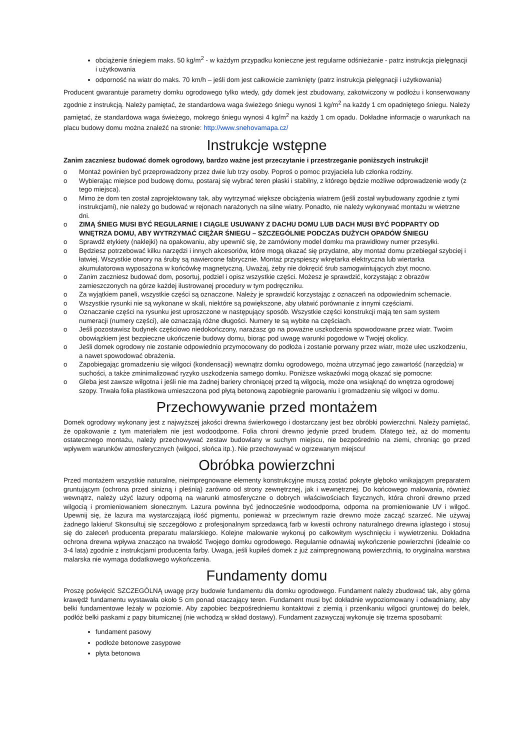obciążenie śniegiem maks. 50 kg/m<sup>2</sup> - w każdym przypadku konieczne jest regularne odśnieżanie - patrz instrukcja pielęgnacji i użytkowania
odporność na wiatr do maks. 70 km/h – jeśli dom jest całkowicie zamknięty (patrz instrukcja pielęgnacji i użytkowania)
Producent gwarantuje parametry domku ogrodowego tylko wtedy, gdy domek jest zbudowany, zakotwiczony w podłożu i konserwowany zgodnie z instrukcją. Należy pamiętać, że standardowa waga świeżego śniegu wynosi 1 kg/m<sup>2</sup> na każdy 1 cm opadniętego śniegu. Należy pamiętać, że standardowa waga świeżego, mokrego śniegu wynosi 4 kg/m<sup>2</sup> na każdy 1 cm opadu. Dokładne informacje o warunkach na placu budowy domu można znaleźć na stronie: http://www.snehovamapa.cz/
Instrukcje wstępne
Zanim zaczniesz budować domek ogrodowy, bardzo ważne jest przeczytanie i przestrzeganie poniższych instrukcji!
o Montaż powinien być przeprowadzony przez dwie lub trzy osoby. Poproś o pomoc przyjaciela lub członka rodziny.
o Wybierając miejsce pod budowę domu, postaraj się wybrać teren płaski i stabilny, z którego będzie możliwe odprowadzenie wody (z tego miejsca).
o Mimo że dom ten został zaprojektowany tak, aby wytrzymać większe obciążenia wiatrem (jeśli został wybudowany zgodnie z tymi instrukcjami), nie należy go budować w rejonach narażonych na silne wiatry. Ponadto, nie należy wykonywać montażu w wietrzne dni.
o ZIMĄ ŚNIEG MUSI BYĆ REGULARNIE I CIĄGLE USUWANY Z DACHU DOMU LUB DACH MUSI BYĆ PODPARTY OD WNĘTRZA DOMU, ABY WYTRZYMAĆ CIĘŻAR ŚNIEGU – SZCZEGÓLNIE PODCZAS DUŻYCH OPADÓW ŚNIEGU
o Sprawdź etykiety (naklejki) na opakowaniu, aby upewnić się, że zamówiony model domku ma prawidłowy numer przesyłki.
o Będziesz potrzebować kilku narzędzi i innych akcesoriów, które mogą okazać się przydatne, aby montaż domu przebiegał szybciej i łatwiej. Wszystkie otwory na śruby są nawiercone fabrycznie. Montaż przyspieszy wkrętarka elektryczna lub wiertarka akumulatorowa wyposażona w końcówkę magnetyczną. Uważaj, żeby nie dokręcić śrub samogwintujących zbyt mocno.
o Zanim zaczniesz budować dom, posortuj, podziel i opisz wszystkie części. Możesz je sprawdzić, korzystając z obrazów zamieszczonych na górze każdej ilustrowanej procedury w tym podręczniku.
o Za wyjątkiem paneli, wszystkie części są oznaczone. Należy je sprawdzić korzystając z oznaczeń na odpowiednim schemacie.
o Wszystkie rysunki nie są wykonane w skali, niektóre są powiększone, aby ułatwić porównanie z innymi częściami.
o Oznaczanie części na rysunku jest uproszczone w następujący sposób. Wszystkie części konstrukcji mają ten sam system numeracji (numery części), ale oznaczają różne długości. Numery te są wybite na częściach.
o Jeśli pozostawisz budynek częściowo niedokończony, narażasz go na poważne uszkodzenia spowodowane przez wiatr. Twoim obowiązkiem jest bezpieczne ukończenie budowy domu, biorąc pod uwagę warunki pogodowe w Twojej okolicy.
o Jeśli domek ogrodowy nie zostanie odpowiednio przymocowany do podłoża i zostanie porwany przez wiatr, może ulec uszkodzeniu, a nawet spowodować obrażenia.
o Zapobiegając gromadzeniu się wilgoci (kondensacji) wewnątrz domku ogrodowego, można utrzymać jego zawartość (narzędzia) w suchości, a także zminimalizować ryzyko uszkodzenia samego domku. Poniższe wskazówki mogą okazać się pomocne:
o Gleba jest zawsze wilgotna i jeśli nie ma żadnej bariery chroniącej przed tą wilgocią, może ona wsiąknąć do wnętrza ogrodowej szopy. Trwała folia plastikowa umieszczona pod płytą betonową zapobiegnie parowaniu i gromadzeniu się wilgoci w domu.
Przechowywanie przed montażem
Domek ogrodowy wykonany jest z najwyższej jakości drewna świerkowego i dostarczany jest bez obróbki powierzchni. Należy pamiętać, że opakowanie z tym materiałem nie jest wodoodporne. Folia chroni drewno jedynie przed brudem. Dlatego też, aż do momentu ostatecznego montażu, należy przechowywać zestaw budowlany w suchym miejscu, nie bezpośrednio na ziemi, chroniąc go przed wpływem warunków atmosferycznych (wilgoci, słońca itp.). Nie przechowywać w ogrzewanym miejscu!
Obróbka powierzchni
Przed montażem wszystkie naturalne, nieimpregnowane elementy konstrukcyjne muszą zostać pokryte głęboko wnikającym preparatem gruntującym (ochrona przed sinizną i pleśnią) zarówno od strony zewnętrznej, jak i wewnętrznej. Do końcowego malowania, również wewnątrz, należy użyć lazury odporną na warunki atmosferyczne o dobrych właściwościach fizycznych, która chroni drewno przed wilgocią i promieniowaniem słonecznym. Lazura powinna być jednocześnie wodoodporna, odporna na promieniowanie UV i wilgoć. Upewnij się, że lazura ma wystarczającą ilość pigmentu, ponieważ w przeciwnym razie drewno może zacząć szarzeć. Nie używaj żadnego lakieru! Skonsultuj się szczegółowo z profesjonalnym sprzedawcą farb w kwestii ochrony naturalnego drewna iglastego i stosuj się do zaleceń producenta preparatu malarskiego. Kolejne malowanie wykonuj po całkowitym wyschnięciu i wywietrzeniu. Dokładna ochrona drewna wpływa znacząco na trwałość Twojego domku ogrodowego. Regularnie odnawiaj wykończenie powierzchni (idealnie co 3-4 lata) zgodnie z instrukcjami producenta farby. Uwaga, jeśli kupiłeś domek z już zaimpregnowaną powierzchnią, to oryginalna warstwa malarska nie wymaga dodatkowego wykończenia.
Fundamenty domu
Proszę poświęcić SZCZEGÓLNĄ uwagę przy budowie fundamentu dla domku ogrodowego. Fundament należy zbudować tak, aby górna krawędź fundamentu wystawała około 5 cm ponad otaczający teren. Fundament musi być dokładnie wypoziomowany i odwadniany, aby belki fundamentowe leżały w poziomie. Aby zapobiec bezpośredniemu kontaktowi z ziemią i przenikaniu wilgoci gruntowej do belek, podłóż belki paskami z papy bitumicznej (nie wchodzą w skład dostawy). Fundament zazwyczaj wykonuje się trzema sposobami:
fundament pasowy
podłoże betonowe zasypowe
płyta betonowa